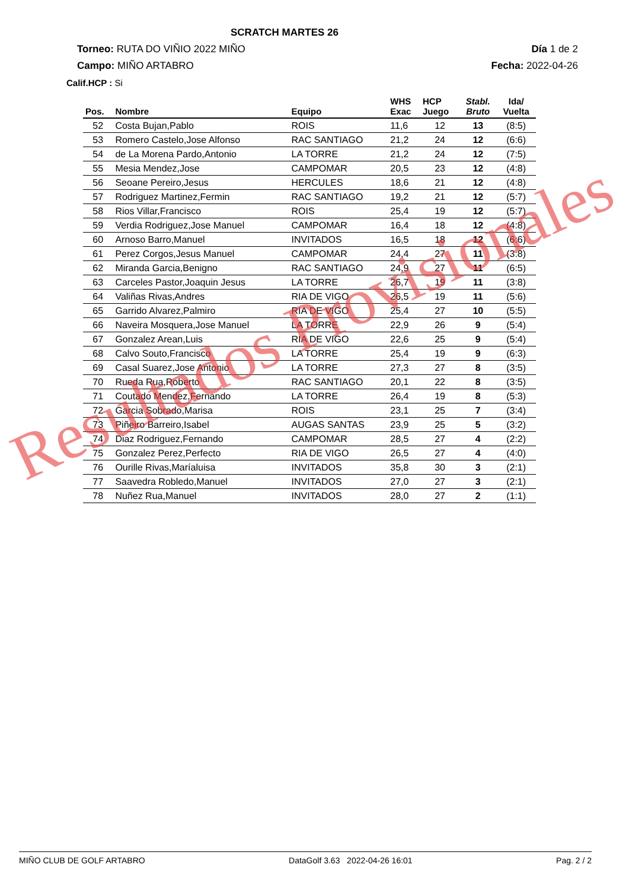SCRATCH MARTES 26
Torneo: RUTA DO VIÑIO 2022 MIÑO Día 1 de 2
Campo: MIÑO ARTABRO Fecha: 2022-04-26
Calif.HCP : Si
| Pos. | Nombre | Equipo | WHS Exac | HCP Juego | Stabl. Bruto | Ida/ Vuelta |
| --- | --- | --- | --- | --- | --- | --- |
| 52 | Costa Bujan,Pablo | ROIS | 11,6 | 12 | 13 | (8:5) |
| 53 | Romero Castelo,Jose Alfonso | RAC SANTIAGO | 21,2 | 24 | 12 | (6:6) |
| 54 | de La Morena Pardo,Antonio | LA TORRE | 21,2 | 24 | 12 | (7:5) |
| 55 | Mesia Mendez,Jose | CAMPOMAR | 20,5 | 23 | 12 | (4:8) |
| 56 | Seoane Pereiro,Jesus | HERCULES | 18,6 | 21 | 12 | (4:8) |
| 57 | Rodriguez Martinez,Fermin | RAC SANTIAGO | 19,2 | 21 | 12 | (5:7) |
| 58 | Rios Villar,Francisco | ROIS | 25,4 | 19 | 12 | (5:7) |
| 59 | Verdia Rodriguez,Jose Manuel | CAMPOMAR | 16,4 | 18 | 12 | (4:8) |
| 60 | Arnoso Barro,Manuel | INVITADOS | 16,5 | 18 | 12 | (6:6) |
| 61 | Perez Corgos,Jesus Manuel | CAMPOMAR | 24,4 | 27 | 11 | (3:8) |
| 62 | Miranda Garcia,Benigno | RAC SANTIAGO | 24,9 | 27 | 11 | (6:5) |
| 63 | Carceles Pastor,Joaquin Jesus | LA TORRE | 26,7 | 19 | 11 | (3:8) |
| 64 | Valiñas Rivas,Andres | RIA DE VIGO | 26,5 | 19 | 11 | (5:6) |
| 65 | Garrido Alvarez,Palmiro | RIA DE VIGO | 25,4 | 27 | 10 | (5:5) |
| 66 | Naveira Mosquera,Jose Manuel | LA TORRE | 22,9 | 26 | 9 | (5:4) |
| 67 | Gonzalez Arean,Luis | RIA DE VIGO | 22,6 | 25 | 9 | (5:4) |
| 68 | Calvo Souto,Francisco | LA TORRE | 25,4 | 19 | 9 | (6:3) |
| 69 | Casal Suarez,Jose Antonio | LA TORRE | 27,3 | 27 | 8 | (3:5) |
| 70 | Rueda Rua,Roberto | RAC SANTIAGO | 20,1 | 22 | 8 | (3:5) |
| 71 | Coutado Mendez,Fernando | LA TORRE | 26,4 | 19 | 8 | (5:3) |
| 72 | Garcia Sobrado,Marisa | ROIS | 23,1 | 25 | 7 | (3:4) |
| 73 | Piñeiro Barreiro,Isabel | AUGAS SANTAS | 23,9 | 25 | 5 | (3:2) |
| 74 | Diaz Rodriguez,Fernando | CAMPOMAR | 28,5 | 27 | 4 | (2:2) |
| 75 | Gonzalez Perez,Perfecto | RIA DE VIGO | 26,5 | 27 | 4 | (4:0) |
| 76 | Ourille Rivas,Maríaluisa | INVITADOS | 35,8 | 30 | 3 | (2:1) |
| 77 | Saavedra Robledo,Manuel | INVITADOS | 27,0 | 27 | 3 | (2:1) |
| 78 | Nuñez Rua,Manuel | INVITADOS | 28,0 | 27 | 2 | (1:1) |
Resultados Provisionales
MIÑO CLUB DE GOLF ARTABRO DataGolf 3.63 2022-04-26 16:01 Pag. 2 / 2